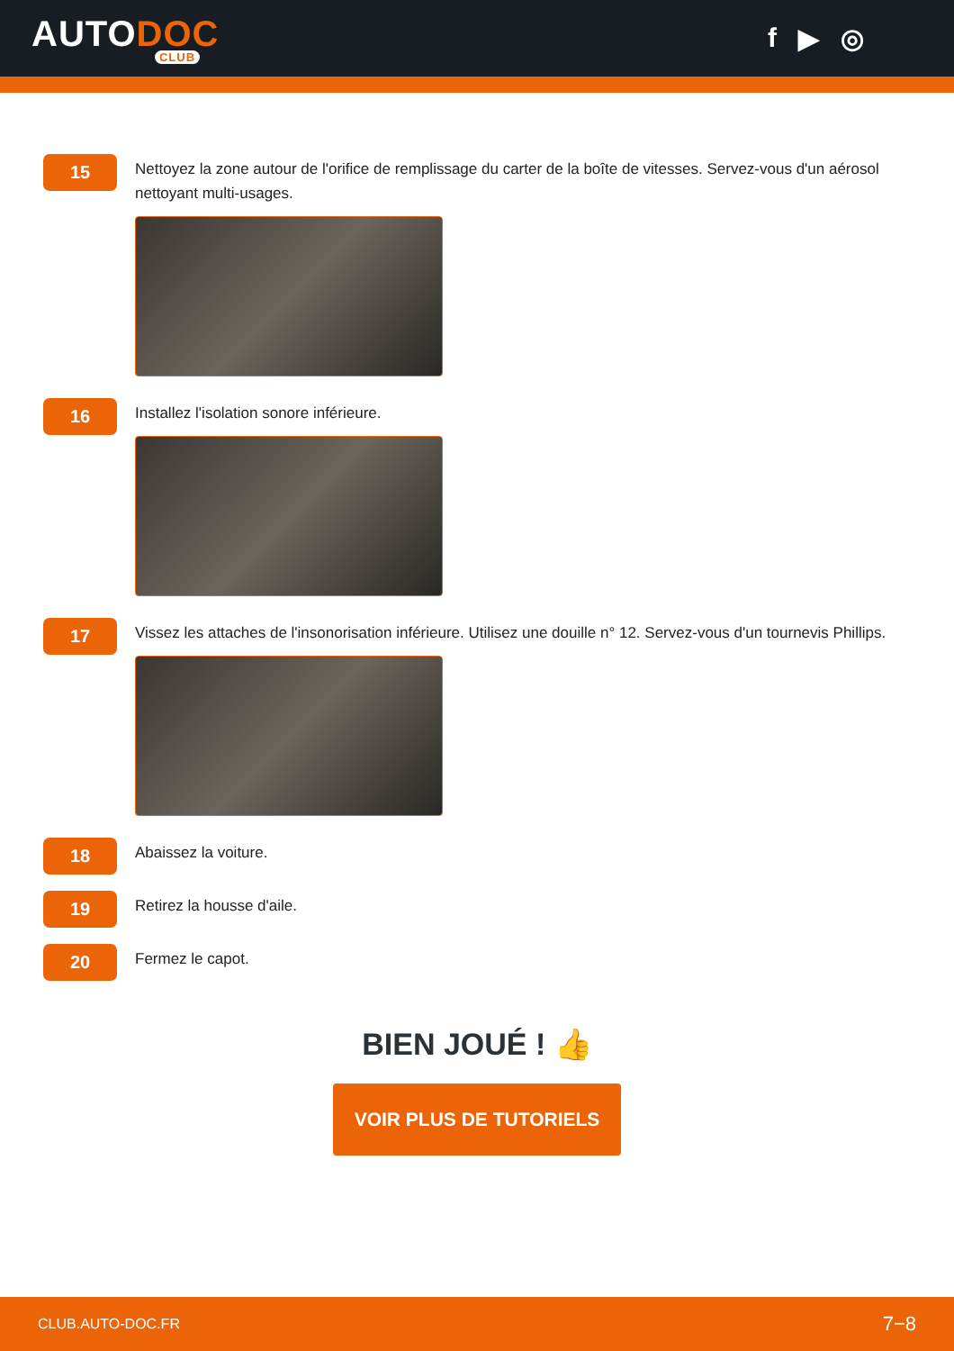AUTODOC
CLUB
f ▶ ◎
15
Nettoyez la zone autour de l'orifice de remplissage du carter de la boîte de vitesses. Servez-vous d'un aérosol nettoyant multi-usages.
16
Installez l'isolation sonore inférieure.
17
Vissez les attaches de l'insonorisation inférieure. Utilisez une douille n° 12. Servez-vous d'un tournevis Phillips.
18
Abaissez la voiture.
19
Retirez la housse d'aile.
20
Fermez le capot.
BIEN JOUÉ ! 👍
VOIR PLUS DE TUTORIELS
CLUB.AUTO-DOC.FR 7−8